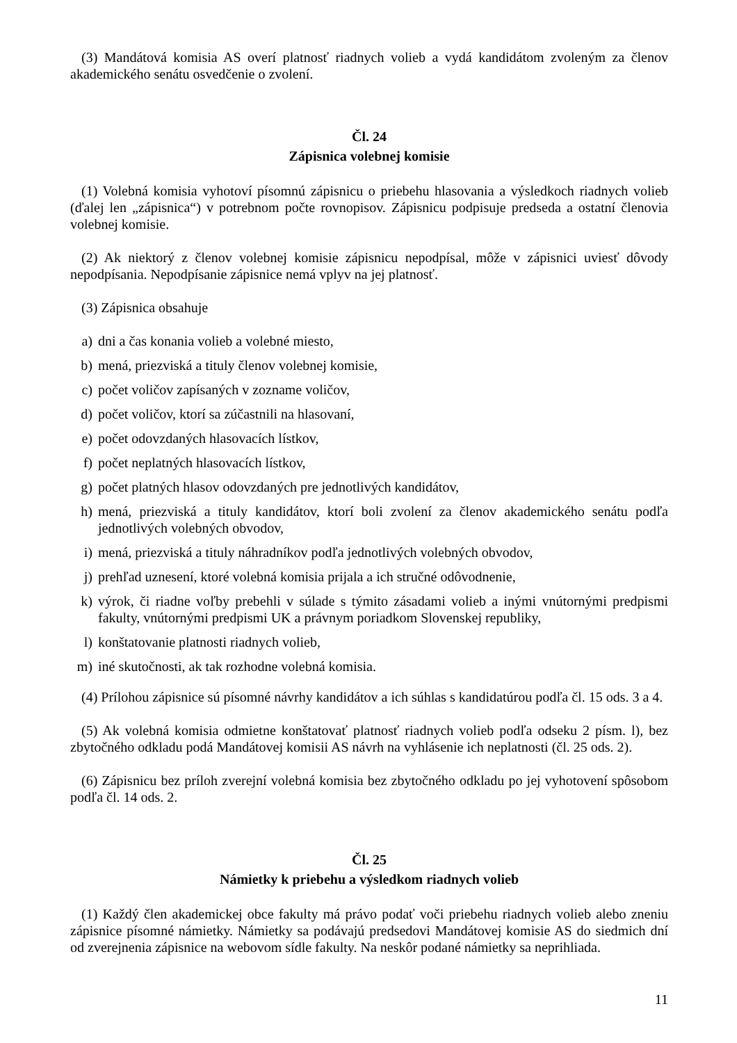(3) Mandátová komisia AS overí platnosť riadnych volieb a vydá kandidátom zvoleným za členov akademického senátu osvedčenie o zvolení.
Čl. 24
Zápisnica volebnej komisie
(1) Volebná komisia vyhotoví písomnú zápisnicu o priebehu hlasovania a výsledkoch riadnych volieb (ďalej len „zápisnica“) v potrebnom počte rovnopisov. Zápisnicu podpisuje predseda a ostatní členovia volebnej komisie.
(2) Ak niektorý z členov volebnej komisie zápisnicu nepodpísal, môže v zápisnici uviesť dôvody nepodpísania. Nepodpísanie zápisnice nemá vplyv na jej platnosť.
(3) Zápisnica obsahuje
a) dni a čas konania volieb a volebné miesto,
b) mená, priezviská a tituly členov volebnej komisie,
c) počet voličov zapísaných v zozname voličov,
d) počet voličov, ktorí sa zúčastnili na hlasovaní,
e) počet odovzdaných hlasovacích lístkov,
f) počet neplatných hlasovacích lístkov,
g) počet platných hlasov odovzdaných pre jednotlivých kandidátov,
h) mená, priezviská a tituly kandidátov, ktorí boli zvolení za členov akademického senátu podľa jednotlivých volebných obvodov,
i) mená, priezviská a tituly náhradníkov podľa jednotlivých volebných obvodov,
j) prehľad uznesení, ktoré volebná komisia prijala a ich stručné odôvodnenie,
k) výrok, či riadne voľby prebehli v súlade s týmito zásadami volieb a inými vnútornými predpismi fakulty, vnútornými predpismi UK a právnym poriadkom Slovenskej republiky,
l) konštatovanie platnosti riadnych volieb,
m) iné skutočnosti, ak tak rozhodne volebná komisia.
(4) Prílohou zápisnice sú písomné návrhy kandidátov a ich súhlas s kandidatúrou podľa čl. 15 ods. 3 a 4.
(5) Ak volebná komisia odmietne konštatovať platnosť riadnych volieb podľa odseku 2 písm. l), bez zbytočného odkladu podá Mandátovej komisii AS návrh na vyhlásenie ich neplatnosti (čl. 25 ods. 2).
(6) Zápisnicu bez príloh zverejní volebná komisia bez zbytočného odkladu po jej vyhotovení spôsobom podľa čl. 14 ods. 2.
Čl. 25
Námietky k priebehu a výsledkom riadnych volieb
(1) Každý člen akademickej obce fakulty má právo podať voči priebehu riadnych volieb alebo zneniu zápisnice písomné námietky. Námietky sa podávajú predsedovi Mandátovej komisie AS do siedmich dní od zverejnenia zápisnice na webovom sídle fakulty. Na neskôr podané námietky sa neprihliada.
11